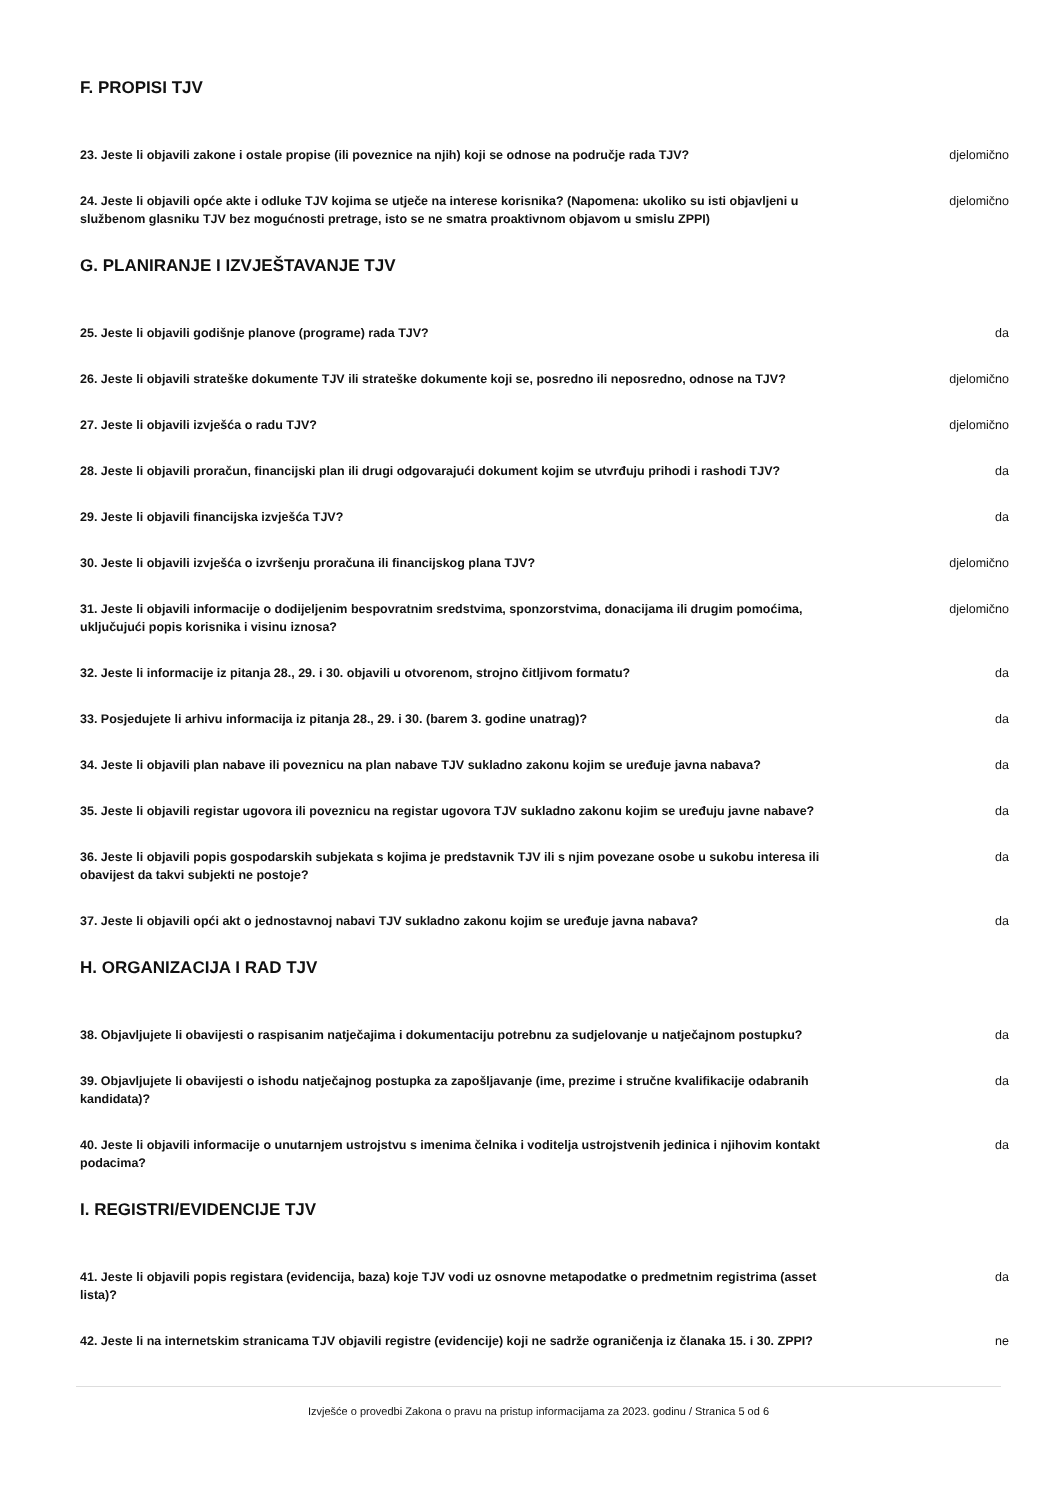F. PROPISI TJV
23. Jeste li objavili zakone i ostale propise (ili poveznice na njih) koji se odnose na područje rada TJV?
djelomično
24. Jeste li objavili opće akte i odluke TJV kojima se utječe na interese korisnika? (Napomena: ukoliko su isti objavljeni u službenom glasniku TJV bez mogućnosti pretrage, isto se ne smatra proaktivnom objavom u smislu ZPPI)
djelomično
G. PLANIRANJE I IZVJEŠTAVANJE TJV
25. Jeste li objavili godišnje planove (programe) rada TJV? da
26. Jeste li objavili strateške dokumente TJV ili strateške dokumente koji se, posredno ili neposredno, odnose na TJV?
djelomično
27. Jeste li objavili izvješća o radu TJV? djelomično
28. Jeste li objavili proračun, financijski plan ili drugi odgovarajući dokument kojim se utvrđuju prihodi i rashodi TJV?
da
29. Jeste li objavili financijska izvješća TJV? da
30. Jeste li objavili izvješća o izvršenju proračuna ili financijskog plana TJV? djelomično
31. Jeste li objavili informacije o dodijeljenim bespovratnim sredstvima, sponzorstvima, donacijama ili drugim pomoćima, uključujući popis korisnika i visinu iznosa?
djelomično
32. Jeste li informacije iz pitanja 28., 29. i 30. objavili u otvorenom, strojno čitljivom formatu?
da
33. Posjedujete li arhivu informacija iz pitanja 28., 29. i 30. (barem 3. godine unatrag)? da
34. Jeste li objavili plan nabave ili poveznicu na plan nabave TJV sukladno zakonu kojim se uređuje javna nabava?
da
35. Jeste li objavili registar ugovora ili poveznicu na registar ugovora TJV sukladno zakonu kojim se uređuju javne nabave?
da
36. Jeste li objavili popis gospodarskih subjekata s kojima je predstavnik TJV ili s njim povezane osobe u sukobu interesa ili obavijest da takvi subjekti ne postoje?
da
37. Jeste li objavili opći akt o jednostavnoj nabavi TJV sukladno zakonu kojim se uređuje javna nabava?
da
H. ORGANIZACIJA I RAD TJV
38. Objavljujete li obavijesti o raspisanim natječajima i dokumentaciju potrebnu za sudjelovanje u natječajnom postupku?
da
39. Objavljujete li obavijesti o ishodu natječajnog postupka za zapošljavanje (ime, prezime i stručne kvalifikacije odabranih kandidata)?
da
40. Jeste li objavili informacije o unutarnjem ustrojstvu s imenima čelnika i voditelja ustrojstvenih jedinica i njihovim kontakt podacima?
da
I. REGISTRI/EVIDENCIJE TJV
41. Jeste li objavili popis registara (evidencija, baza) koje TJV vodi uz osnovne metapodatke o predmetnim registrima (asset lista)?
da
42. Jeste li na internetskim stranicama TJV objavili registre (evidencije) koji ne sadrže ograničenja iz članaka 15. i 30. ZPPI?
ne
Izvješće o provedbi Zakona o pravu na pristup informacijama za 2023. godinu / Stranica 5 od 6